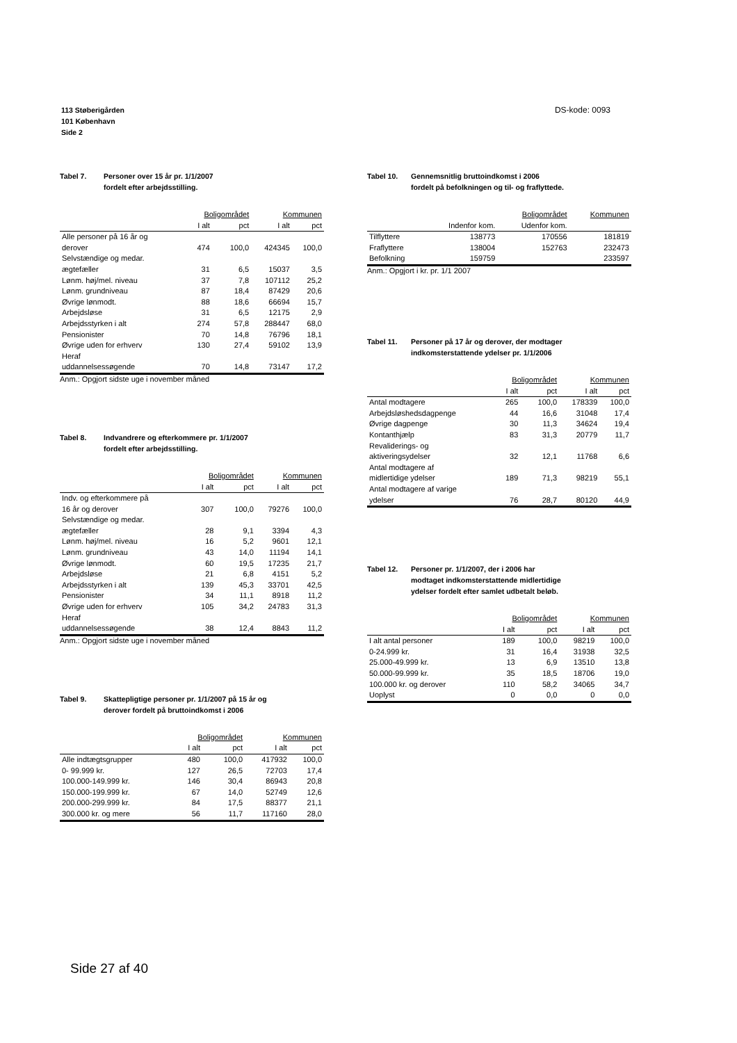DS-kode: 0093 113 Støberigården
101 København
Side 2
Tabel 7. Personer over 15 år pr. 1/1/2007
fordelt efter arbejdsstilling.
| | Boligområdet | | Kommunen | |
| --- | --- | --- | --- | --- |
| | I alt | pct | I alt | pct |
| Alle personer på 16 år og derover | 474 | 100,0 | 424345 | 100,0 |
| Selvstændige og medar. ægtefæller | 31 | 6,5 | 15037 | 3,5 |
| Lønm. høj/mel. niveau | 37 | 7,8 | 107112 | 25,2 |
| Lønm. grundniveau | 87 | 18,4 | 87429 | 20,6 |
| Øvrige lønmodt. | 88 | 18,6 | 66694 | 15,7 |
| Arbejdsløse | 31 | 6,5 | 12175 | 2,9 |
| Arbejdsstyrken i alt | 274 | 57,8 | 288447 | 68,0 |
| Pensionister | 70 | 14,8 | 76796 | 18,1 |
| Øvrige uden for erhverv | 130 | 27,4 | 59102 | 13,9 |
| Heraf uddannelsessøgende | 70 | 14,8 | 73147 | 17,2 |
Anm.: Opgjort sidste uge i november måned
Tabel 8. Indvandrere og efterkommere pr. 1/1/2007
fordelt efter arbejdsstilling.
| | Boligområdet | | Kommunen | |
| --- | --- | --- | --- | --- |
| | I alt | pct | I alt | pct |
| Indv. og efterkommere på 16 år og derover | 307 | 100,0 | 79276 | 100,0 |
| Selvstændige og medar. ægtefæller | 28 | 9,1 | 3394 | 4,3 |
| Lønm. høj/mel. niveau | 16 | 5,2 | 9601 | 12,1 |
| Lønm. grundniveau | 43 | 14,0 | 11194 | 14,1 |
| Øvrige lønmodt. | 60 | 19,5 | 17235 | 21,7 |
| Arbejdsløse | 21 | 6,8 | 4151 | 5,2 |
| Arbejdsstyrken i alt | 139 | 45,3 | 33701 | 42,5 |
| Pensionister | 34 | 11,1 | 8918 | 11,2 |
| Øvrige uden for erhverv | 105 | 34,2 | 24783 | 31,3 |
| Heraf uddannelsessøgende | 38 | 12,4 | 8843 | 11,2 |
Anm.: Opgjort sidste uge i november måned
Tabel 9. Skattepligtige personer pr. 1/1/2007 på 15 år og
derover fordelt på bruttoindkomst i 2006
| | Boligområdet | | Kommunen | |
| --- | --- | --- | --- | --- |
| | I alt | pct | I alt | pct |
| Alle indtægtsgrupper | 480 | 100,0 | 417932 | 100,0 |
| 0- 99.999 kr. | 127 | 26,5 | 72703 | 17,4 |
| 100.000-149.999 kr. | 146 | 30,4 | 86943 | 20,8 |
| 150.000-199.999 kr. | 67 | 14,0 | 52749 | 12,6 |
| 200.000-299.999 kr. | 84 | 17,5 | 88377 | 21,1 |
| 300.000 kr. og mere | 56 | 11,7 | 117160 | 28,0 |
Tabel 10. Gennemsnitlig bruttoindkomst i 2006
fordelt på befolkningen og til- og fraflyttede.
| | Boligområdet | | Kommunen |
| --- | --- | --- | --- |
| | Indenfor kom. | Udenfor kom. | |
| Tilflyttere | 138773 | 170556 | 181819 |
| Fraflyttere | 138004 | 152763 | 232473 |
| Befolkning | 159759 | | 233597 |
Anm.: Opgjort i kr. pr. 1/1 2007
Tabel 11. Personer på 17 år og derover, der modtager
indkomsterstattende ydelser pr. 1/1/2006
| | Boligområdet | | Kommunen | |
| --- | --- | --- | --- | --- |
| | I alt | pct | I alt | pct |
| Antal modtagere | 265 | 100,0 | 178339 | 100,0 |
| Arbejdsløshedsdagpenge | 44 | 16,6 | 31048 | 17,4 |
| Øvrige dagpenge | 30 | 11,3 | 34624 | 19,4 |
| Kontanthjælp | 83 | 31,3 | 20779 | 11,7 |
| Revaliderings- og aktiveringsydelser | 32 | 12,1 | 11768 | 6,6 |
| Antal modtagere af midlertidige ydelser | 189 | 71,3 | 98219 | 55,1 |
| Antal modtagere af varige ydelser | 76 | 28,7 | 80120 | 44,9 |
Tabel 12. Personer pr. 1/1/2007, der i 2006 har
modtaget indkomsterstattende midlertidige
ydelser fordelt efter samlet udbetalt beløb.
| | Boligområdet | | Kommunen | |
| --- | --- | --- | --- | --- |
| | I alt | pct | I alt | pct |
| I alt antal personer | 189 | 100,0 | 98219 | 100,0 |
| 0-24.999 kr. | 31 | 16,4 | 31938 | 32,5 |
| 25.000-49.999 kr. | 13 | 6,9 | 13510 | 13,8 |
| 50.000-99.999 kr. | 35 | 18,5 | 18706 | 19,0 |
| 100.000 kr. og derover | 110 | 58,2 | 34065 | 34,7 |
| Uoplyst | 0 | 0,0 | 0 | 0,0 |
Side 27 af 40